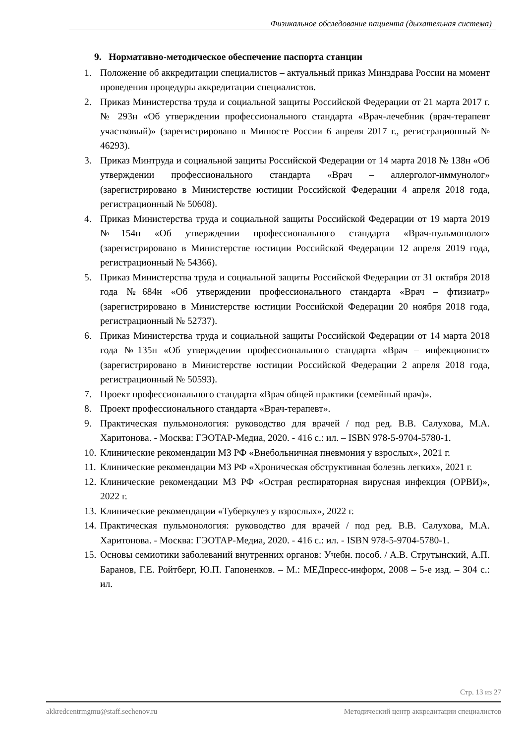Физикальное обследование пациента (дыхательная система)
9. Нормативно-методическое обеспечение паспорта станции
1. Положение об аккредитации специалистов – актуальный приказ Минздрава России на момент проведения процедуры аккредитации специалистов.
2. Приказ Министерства труда и социальной защиты Российской Федерации от 21 марта 2017 г. № 293н «Об утверждении профессионального стандарта «Врач-лечебник (врач-терапевт участковый)» (зарегистрировано в Минюсте России 6 апреля 2017 г., регистрационный № 46293).
3. Приказ Минтруда и социальной защиты Российской Федерации от 14 марта 2018 № 138н «Об утверждении профессионального стандарта «Врач – аллерголог-иммунолог» (зарегистрировано в Министерстве юстиции Российской Федерации 4 апреля 2018 года, регистрационный № 50608).
4. Приказ Министерства труда и социальной защиты Российской Федерации от 19 марта 2019 №154н «Об утверждении профессионального стандарта «Врач-пульмонолог» (зарегистрировано в Министерстве юстиции Российской Федерации 12 апреля 2019 года, регистрационный № 54366).
5. Приказ Министерства труда и социальной защиты Российской Федерации от 31 октября 2018 года №684н «Об утверждении профессионального стандарта «Врач – фтизиатр» (зарегистрировано в Министерстве юстиции Российской Федерации 20 ноября 2018 года, регистрационный № 52737).
6. Приказ Министерства труда и социальной защиты Российской Федерации от 14 марта 2018 года №135н «Об утверждении профессионального стандарта «Врач – инфекционист» (зарегистрировано в Министерстве юстиции Российской Федерации 2 апреля 2018 года, регистрационный № 50593).
7. Проект профессионального стандарта «Врач общей практики (семейный врач)».
8. Проект профессионального стандарта «Врач-терапевт».
9. Практическая пульмонология: руководство для врачей / под ред. В.В. Салухова, М.А. Харитонова. - Москва: ГЭОТАР-Медиа, 2020. - 416 с.: ил. – ISBN 978-5-9704-5780-1.
10. Клинические рекомендации МЗ РФ «Внебольничная пневмония у взрослых», 2021 г.
11. Клинические рекомендации МЗ РФ «Хроническая обструктивная болезнь легких», 2021 г.
12. Клинические рекомендации МЗ РФ «Острая респираторная вирусная инфекция (ОРВИ)», 2022 г.
13. Клинические рекомендации «Туберкулез у взрослых», 2022 г.
14. Практическая пульмонология: руководство для врачей / под ред. В.В. Салухова, М.А. Харитонова. - Москва: ГЭОТАР-Медиа, 2020. - 416 с.: ил. - ISBN 978-5-9704-5780-1.
15. Основы семиотики заболеваний внутренних органов: Учебн. пособ. / А.В. Струтынский, А.П. Баранов, Г.Е. Ройтберг, Ю.П. Гапоненков. – М.: МЕДпресс-информ, 2008 – 5-е изд. – 304 с.: ил.
Стр. 13 из 27
akkredcentrmgmu@staff.sechenov.ru Методический центр аккредитации специалистов